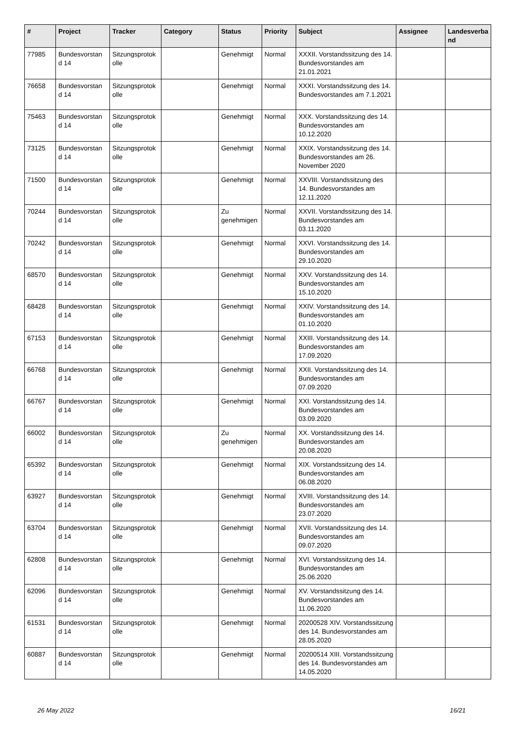| # | Project | Tracker | Category | Status | Priority | Subject | Assignee | Landesverba nd |
| --- | --- | --- | --- | --- | --- | --- | --- | --- |
| 77985 | Bundesvorstan d 14 | Sitzungsprotok olle | | Genehmigt | Normal | XXXII. Vorstandssitzung des 14. Bundesvorstandes am 21.01.2021 | | |
| 76658 | Bundesvorstan d 14 | Sitzungsprotok olle | | Genehmigt | Normal | XXXI. Vorstandssitzung des 14. Bundesvorstandes am 7.1.2021 | | |
| 75463 | Bundesvorstan d 14 | Sitzungsprotok olle | | Genehmigt | Normal | XXX. Vorstandssitzung des 14. Bundesvorstandes am 10.12.2020 | | |
| 73125 | Bundesvorstan d 14 | Sitzungsprotok olle | | Genehmigt | Normal | XXIX. Vorstandssitzung des 14. Bundesvorstandes am 26. November 2020 | | |
| 71500 | Bundesvorstan d 14 | Sitzungsprotok olle | | Genehmigt | Normal | XXVIII. Vorstandssitzung des 14. Bundesvorstandes am 12.11.2020 | | |
| 70244 | Bundesvorstan d 14 | Sitzungsprotok olle | | Zu genehmigen | Normal | XXVII. Vorstandssitzung des 14. Bundesvorstandes am 03.11.2020 | | |
| 70242 | Bundesvorstan d 14 | Sitzungsprotok olle | | Genehmigt | Normal | XXVI. Vorstandssitzung des 14. Bundesvorstandes am 29.10.2020 | | |
| 68570 | Bundesvorstan d 14 | Sitzungsprotok olle | | Genehmigt | Normal | XXV. Vorstandssitzung des 14. Bundesvorstandes am 15.10.2020 | | |
| 68428 | Bundesvorstan d 14 | Sitzungsprotok olle | | Genehmigt | Normal | XXIV. Vorstandssitzung des 14. Bundesvorstandes am 01.10.2020 | | |
| 67153 | Bundesvorstan d 14 | Sitzungsprotok olle | | Genehmigt | Normal | XXIII. Vorstandssitzung des 14. Bundesvorstandes am 17.09.2020 | | |
| 66768 | Bundesvorstan d 14 | Sitzungsprotok olle | | Genehmigt | Normal | XXII. Vorstandssitzung des 14. Bundesvorstandes am 07.09.2020 | | |
| 66767 | Bundesvorstan d 14 | Sitzungsprotok olle | | Genehmigt | Normal | XXI. Vorstandssitzung des 14. Bundesvorstandes am 03.09.2020 | | |
| 66002 | Bundesvorstan d 14 | Sitzungsprotok olle | | Zu genehmigen | Normal | XX. Vorstandssitzung des 14. Bundesvorstandes am 20.08.2020 | | |
| 65392 | Bundesvorstan d 14 | Sitzungsprotok olle | | Genehmigt | Normal | XIX. Vorstandssitzung des 14. Bundesvorstandes am 06.08.2020 | | |
| 63927 | Bundesvorstan d 14 | Sitzungsprotok olle | | Genehmigt | Normal | XVIII. Vorstandssitzung des 14. Bundesvorstandes am 23.07.2020 | | |
| 63704 | Bundesvorstan d 14 | Sitzungsprotok olle | | Genehmigt | Normal | XVII. Vorstandssitzung des 14. Bundesvorstandes am 09.07.2020 | | |
| 62808 | Bundesvorstan d 14 | Sitzungsprotok olle | | Genehmigt | Normal | XVI. Vorstandssitzung des 14. Bundesvorstandes am 25.06.2020 | | |
| 62096 | Bundesvorstan d 14 | Sitzungsprotok olle | | Genehmigt | Normal | XV. Vorstandssitzung des 14. Bundesvorstandes am 11.06.2020 | | |
| 61531 | Bundesvorstan d 14 | Sitzungsprotok olle | | Genehmigt | Normal | 20200528 XIV. Vorstandssitzung des 14. Bundesvorstandes am 28.05.2020 | | |
| 60887 | Bundesvorstan d 14 | Sitzungsprotok olle | | Genehmigt | Normal | 20200514 XIII. Vorstandssitzung des 14. Bundesvorstandes am 14.05.2020 | | |
26 May 2022 16/21